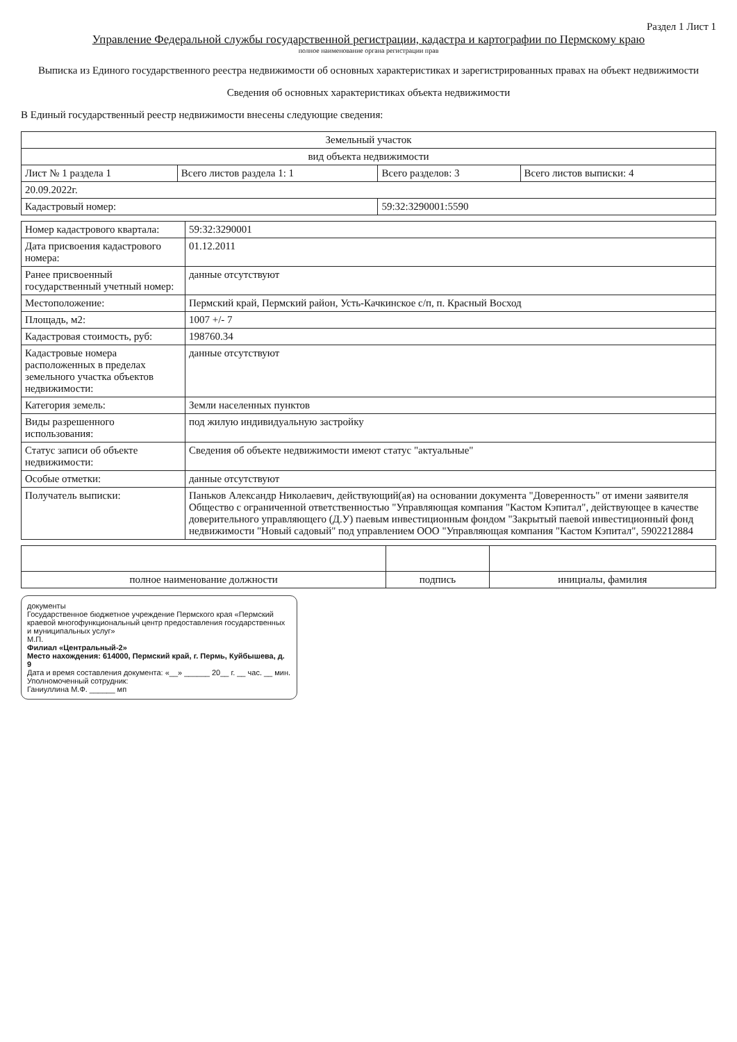Раздел 1 Лист 1
Управление Федеральной службы государственной регистрации, кадастра и картографии по Пермскому краю
полное наименование органа регистрации прав
Выписка из Единого государственного реестра недвижимости об основных характеристиках и зарегистрированных правах на объект недвижимости
Сведения об основных характеристиках объекта недвижимости
В Единый государственный реестр недвижимости внесены следующие сведения:
| Земельный участок | | | |
| вид объекта недвижимости | | | |
| Лист № 1 раздела 1 | Всего листов раздела 1: 1 | Всего разделов: 3 | Всего листов выписки: 4 |
| 20.09.2022г. | | | |
| Кадастровый номер: | | 59:32:3290001:5590 | |
| Номер кадастрового квартала: | 59:32:3290001 |
| Дата присвоения кадастрового номера: | 01.12.2011 |
| Ранее присвоенный государственный учетный номер: | данные отсутствуют |
| Местоположение: | Пермский край, Пермский район, Усть-Качкинское с/п, п. Красный Восход |
| Площадь, м2: | 1007 +/- 7 |
| Кадастровая стоимость, руб: | 198760.34 |
| Кадастровые номера расположенных в пределах земельного участка объектов недвижимости: | данные отсутствуют |
| Категория земель: | Земли населенных пунктов |
| Виды разрешенного использования: | под жилую индивидуальную застройку |
| Статус записи об объекте недвижимости: | Сведения об объекте недвижимости имеют статус "актуальные" |
| Особые отметки: | данные отсутствуют |
| Получатель выписки: | Паньков Александр Николаевич, действующий(ая) на основании документа "Доверенность" от имени заявителя Общество с ограниченной ответственностью "Управляющая компания "Кастом Кэпитал", действующее в качестве доверительного управляющего (Д.У) паевым инвестиционным фондом "Закрытый паевой инвестиционный фонд недвижимости "Новый садовый" под управлением ООО "Управляющая компания "Кастом Кэпитал", 5902212884 |
| полное наименование должности | подпись | инициалы, фамилия |
документы
Государственное бюджетное учреждение Пермского края «Пермский краевой многофункциональный центр предоставления государственных и муниципальных услуг»
М.П.
Филиал «Центральный-2»
Место нахождения: 614000, Пермский край, г. Пермь, Куйбышева, д. 9
Дата и время составления документа: «__» ______ 20__ г. __ час. __ мин.
Уполномоченный сотрудник:
Ганиуллина М.Ф. ______ мп